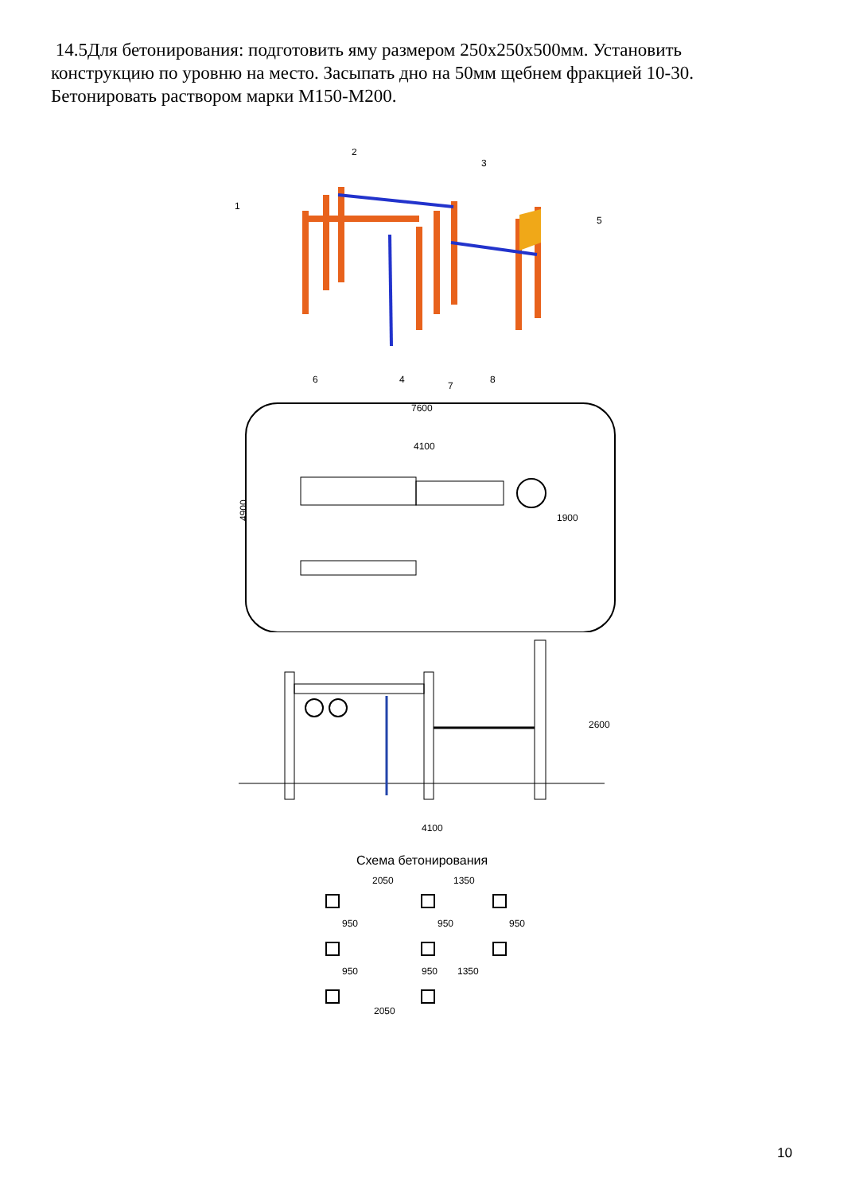14.5Для бетонирования: подготовить яму размером 250х250х500мм. Установить конструкцию по уровню на место. Засыпать дно на 50мм щебнем фракцией 10-30. Бетонировать раствором марки М150-М200.
1
2
3
5
6
4
7
8
7600
4100
4900
1900
4100
2600
Схема бетонирования
2050
1350
950
950
950
1350
950
950
2050
10